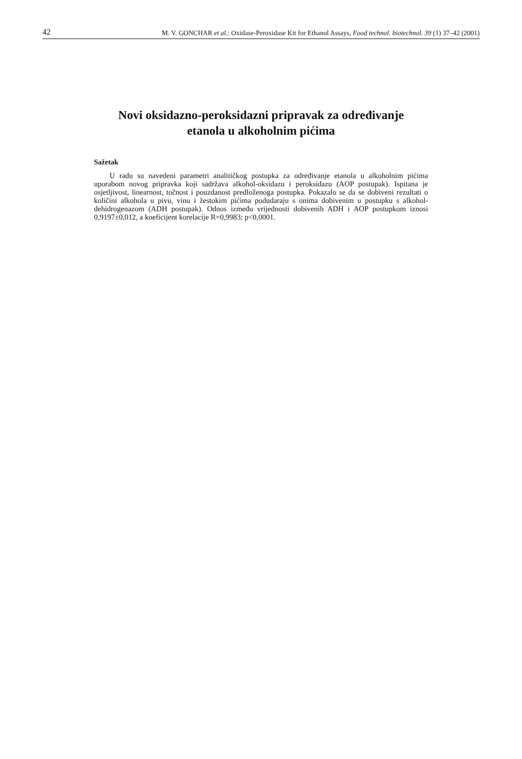42 M. V. GONCHAR et al.: Oxidase-Peroxidase Kit for Ethanol Assays, Food technol. biotechnol. 39 (1) 37–42 (2001)
Novi oksidazno-peroksidazni pripravak za određivanje
etanola u alkoholnim pićima
Sažetak
U radu su navedeni parametri analitičkog postupka za određivanje etanola u alkoholnim pićima uporabom novog pripravka koji sadržava alkohol-oksidazu i peroksidazu (AOP postupak). Ispitana je osjetljivost, linearnost, točnost i pouzdanost predloženoga postupka. Pokazalo se da se dobiveni rezultati o količini alkohola u pivu, vinu i žestokim pićima podudaraju s onima dobivenim u postupku s alkohol-dehidrogenazom (ADH postupak). Odnos između vrijednosti dobivenih ADH i AOP postupkom iznosi 0,9197±0,012, a koeficijent korelacije R=0,9983; p<0,0001.